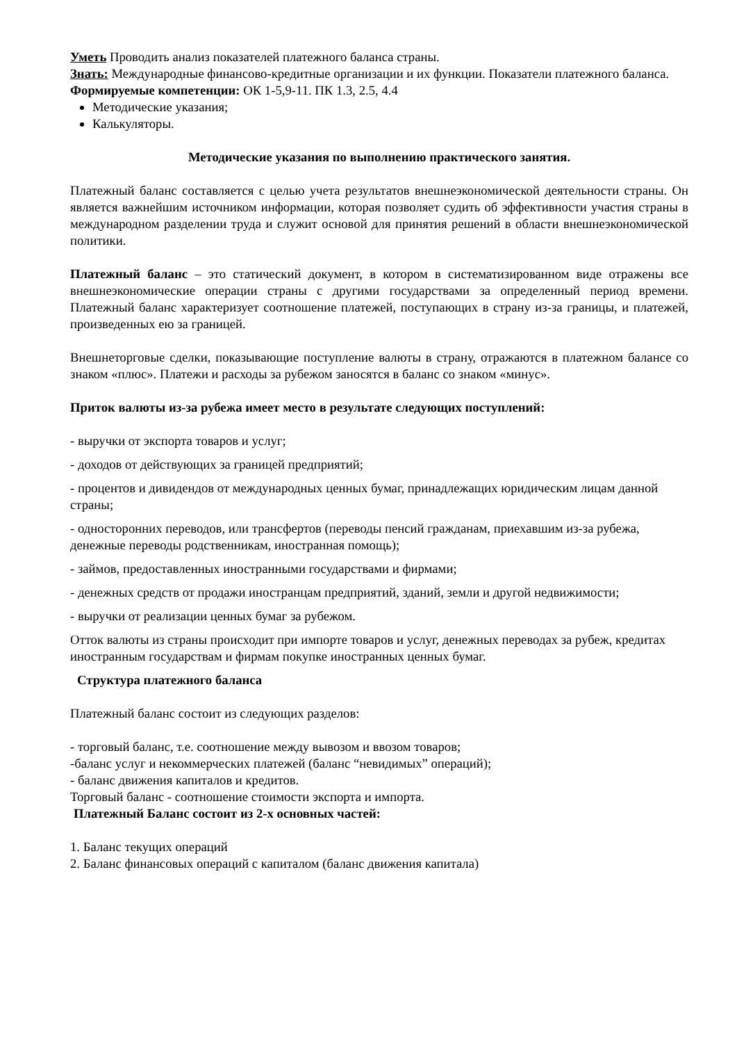Уметь Проводить анализ показателей платежного баланса страны.
Знать: Международные финансово-кредитные организации и их функции. Показатели платежного баланса.
Формируемые компетенции: ОК 1-5,9-11. ПК 1.3, 2.5, 4.4
Методические указания;
Калькуляторы.
Методические указания по выполнению практического занятия.
Платежный баланс составляется с целью учета результатов внешнеэкономической деятельности страны. Он является важнейшим источником информации, которая позволяет судить об эффективности участия страны в международном разделении труда и служит основой для принятия решений в области внешнеэкономической политики.
Платежный баланс – это статический документ, в котором в систематизированном виде отражены все внешнеэкономические операции страны с другими государствами за определенный период времени. Платежный баланс характеризует соотношение платежей, поступающих в страну из-за границы, и платежей, произведенных ею за границей.
Внешнеторговые сделки, показывающие поступление валюты в страну, отражаются в платежном балансе со знаком «плюс». Платежи и расходы за рубежом заносятся в баланс со знаком «минус».
Приток валюты из-за рубежа имеет место в результате следующих поступлений:
- выручки от экспорта товаров и услуг;
- доходов от действующих за границей предприятий;
- процентов и дивидендов от международных ценных бумаг, принадлежащих юридическим лицам данной страны;
- односторонних переводов, или трансфертов (переводы пенсий гражданам, приехавшим из-за рубежа, денежные переводы родственникам, иностранная помощь);
- займов, предоставленных иностранными государствами и фирмами;
- денежных средств от продажи иностранцам предприятий, зданий, земли и другой недвижимости;
- выручки от реализации ценных бумаг за рубежом.
Отток валюты из страны происходит при импорте товаров и услуг, денежных переводах за рубеж, кредитах иностранным государствам и фирмам покупке иностранных ценных бумаг.
Структура платежного баланса
Платежный баланс состоит из следующих разделов:
- торговый баланс, т.е. соотношение между вывозом и ввозом товаров;
-баланс услуг и некоммерческих платежей (баланс “невидимых” операций);
- баланс движения капиталов и кредитов.
Торговый баланс - соотношение стоимости экспорта и импорта.
Платежный Баланс состоит из 2-х основных частей:
1. Баланс текущих операций
2. Баланс финансовых операций с капиталом (баланс движения капитала)